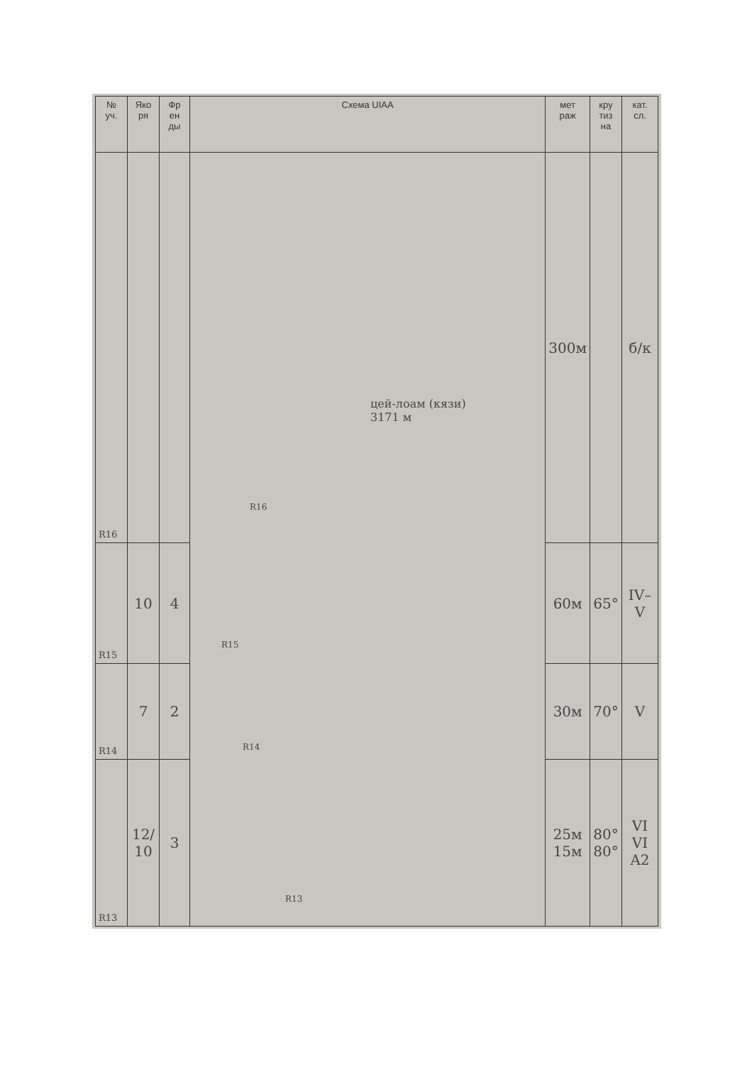| № уч. | Яко ря | Фр ен ды | Схема UIAA | мет раж | кру тиз на | кат. сл. |
| --- | --- | --- | --- | --- | --- | --- |
| R16 | | | цей-лоам (кязи) 3171 м R16 R15 R14 R13 | 300м | | б/к |
| R15 | 10 | 4 | | 60м | 65° | IV– V |
| R14 | 7 | 2 | | 30м | 70° | V |
| R13 | 12/ 10 | 3 | | 25м 15м | 80° 80° | VI VI A2 |